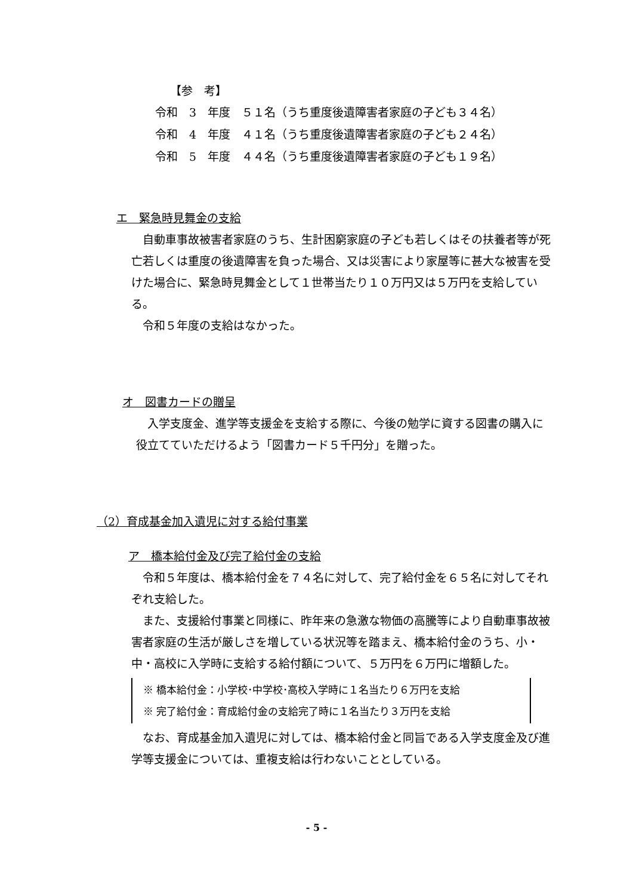【参　考】
令和　3　年度　５１名（うち重度後遺障害者家庭の子ども３４名）
令和　4　年度　４１名（うち重度後遺障害者家庭の子ども２４名）
令和　5　年度　４４名（うち重度後遺障害者家庭の子ども１９名）
エ　緊急時見舞金の支給
　自動車事故被害者家庭のうち、生計困窮家庭の子ども若しくはその扶養者等が死亡若しくは重度の後遺障害を負った場合、又は災害により家屋等に甚大な被害を受けた場合に、緊急時見舞金として１世帯当たり１０万円又は５万円を支給している。
　令和５年度の支給はなかった。
オ　図書カードの贈呈
　入学支度金、進学等支援金を支給する際に、今後の勉学に資する図書の購入に役立てていただけるよう「図書カード５千円分」を贈った。
（2）育成基金加入遺児に対する給付事業
ア　橋本給付金及び完了給付金の支給
　令和５年度は、橋本給付金を７４名に対して、完了給付金を６５名に対してそれぞれ支給した。
　また、支援給付事業と同様に、昨年来の急激な物価の高騰等により自動車事故被害者家庭の生活が厳しさを増している状況等を踏まえ、橋本給付金のうち、小・中・高校に入学時に支給する給付額について、５万円を６万円に増額した。
※ 橋本給付金：小学校･中学校･高校入学時に１名当たり６万円を支給
※ 完了給付金：育成給付金の支給完了時に１名当たり３万円を支給
　なお、育成基金加入遺児に対しては、橋本給付金と同旨である入学支度金及び進学等支援金については、重複支給は行わないこととしている。
- 5 -